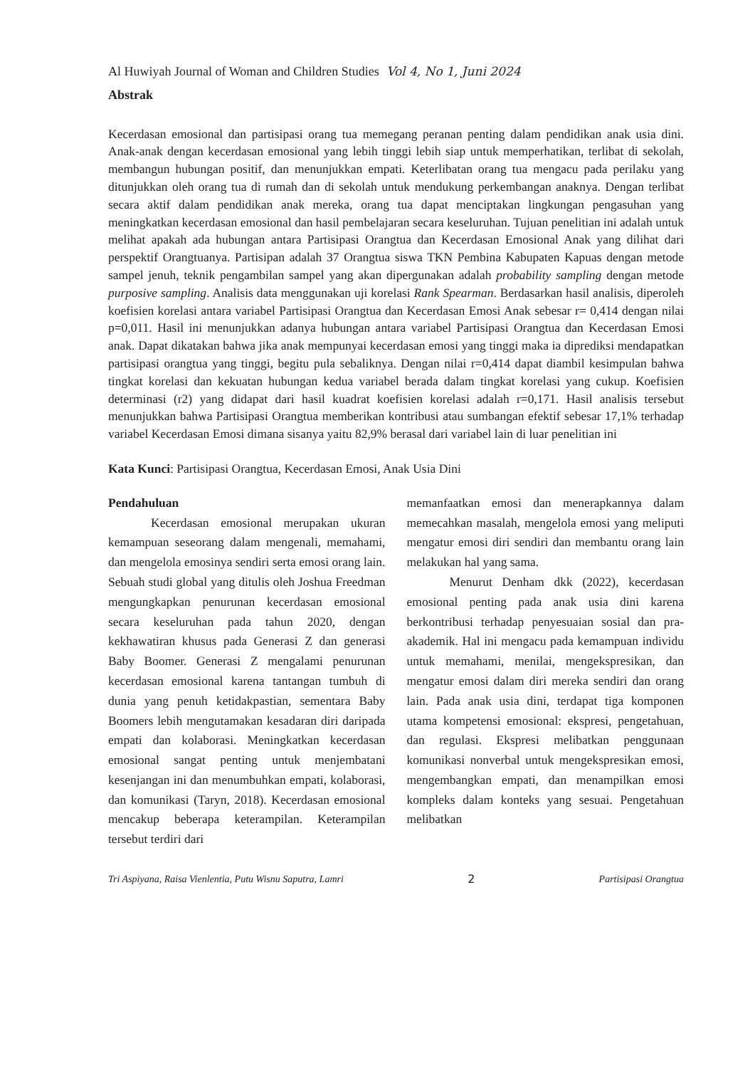Al Huwiyah Journal of Woman and Children Studies Vol 4, No 1, Juni 2024
Abstrak
Kecerdasan emosional dan partisipasi orang tua memegang peranan penting dalam pendidikan anak usia dini. Anak-anak dengan kecerdasan emosional yang lebih tinggi lebih siap untuk memperhatikan, terlibat di sekolah, membangun hubungan positif, dan menunjukkan empati. Keterlibatan orang tua mengacu pada perilaku yang ditunjukkan oleh orang tua di rumah dan di sekolah untuk mendukung perkembangan anaknya. Dengan terlibat secara aktif dalam pendidikan anak mereka, orang tua dapat menciptakan lingkungan pengasuhan yang meningkatkan kecerdasan emosional dan hasil pembelajaran secara keseluruhan. Tujuan penelitian ini adalah untuk melihat apakah ada hubungan antara Partisipasi Orangtua dan Kecerdasan Emosional Anak yang dilihat dari perspektif Orangtuanya. Partisipan adalah 37 Orangtua siswa TKN Pembina Kabupaten Kapuas dengan metode sampel jenuh, teknik pengambilan sampel yang akan dipergunakan adalah probability sampling dengan metode purposive sampling. Analisis data menggunakan uji korelasi Rank Spearman. Berdasarkan hasil analisis, diperoleh koefisien korelasi antara variabel Partisipasi Orangtua dan Kecerdasan Emosi Anak sebesar r= 0,414 dengan nilai p=0,011. Hasil ini menunjukkan adanya hubungan antara variabel Partisipasi Orangtua dan Kecerdasan Emosi anak. Dapat dikatakan bahwa jika anak mempunyai kecerdasan emosi yang tinggi maka ia diprediksi mendapatkan partisipasi orangtua yang tinggi, begitu pula sebaliknya. Dengan nilai r=0,414 dapat diambil kesimpulan bahwa tingkat korelasi dan kekuatan hubungan kedua variabel berada dalam tingkat korelasi yang cukup. Koefisien determinasi (r2) yang didapat dari hasil kuadrat koefisien korelasi adalah r=0,171. Hasil analisis tersebut menunjukkan bahwa Partisipasi Orangtua memberikan kontribusi atau sumbangan efektif sebesar 17,1% terhadap variabel Kecerdasan Emosi dimana sisanya yaitu 82,9% berasal dari variabel lain di luar penelitian ini
Kata Kunci: Partisipasi Orangtua, Kecerdasan Emosi, Anak Usia Dini
Pendahuluan
Kecerdasan emosional merupakan ukuran kemampuan seseorang dalam mengenali, memahami, dan mengelola emosinya sendiri serta emosi orang lain. Sebuah studi global yang ditulis oleh Joshua Freedman mengungkapkan penurunan kecerdasan emosional secara keseluruhan pada tahun 2020, dengan kekhawatiran khusus pada Generasi Z dan generasi Baby Boomer. Generasi Z mengalami penurunan kecerdasan emosional karena tantangan tumbuh di dunia yang penuh ketidakpastian, sementara Baby Boomers lebih mengutamakan kesadaran diri daripada empati dan kolaborasi. Meningkatkan kecerdasan emosional sangat penting untuk menjembatani kesenjangan ini dan menumbuhkan empati, kolaborasi, dan komunikasi (Taryn, 2018). Kecerdasan emosional mencakup beberapa keterampilan. Keterampilan tersebut terdiri dari
memanfaatkan emosi dan menerapkannya dalam memecahkan masalah, mengelola emosi yang meliputi mengatur emosi diri sendiri dan membantu orang lain melakukan hal yang sama.
Menurut Denham dkk (2022), kecerdasan emosional penting pada anak usia dini karena berkontribusi terhadap penyesuaian sosial dan pra-akademik. Hal ini mengacu pada kemampuan individu untuk memahami, menilai, mengekspresikan, dan mengatur emosi dalam diri mereka sendiri dan orang lain. Pada anak usia dini, terdapat tiga komponen utama kompetensi emosional: ekspresi, pengetahuan, dan regulasi. Ekspresi melibatkan penggunaan komunikasi nonverbal untuk mengekspresikan emosi, mengembangkan empati, dan menampilkan emosi kompleks dalam konteks yang sesuai. Pengetahuan melibatkan
Tri Aspiyana, Raisa Vienlentia, Putu Wisnu Saputra, Lamri 2 Partisipasi Orangtua